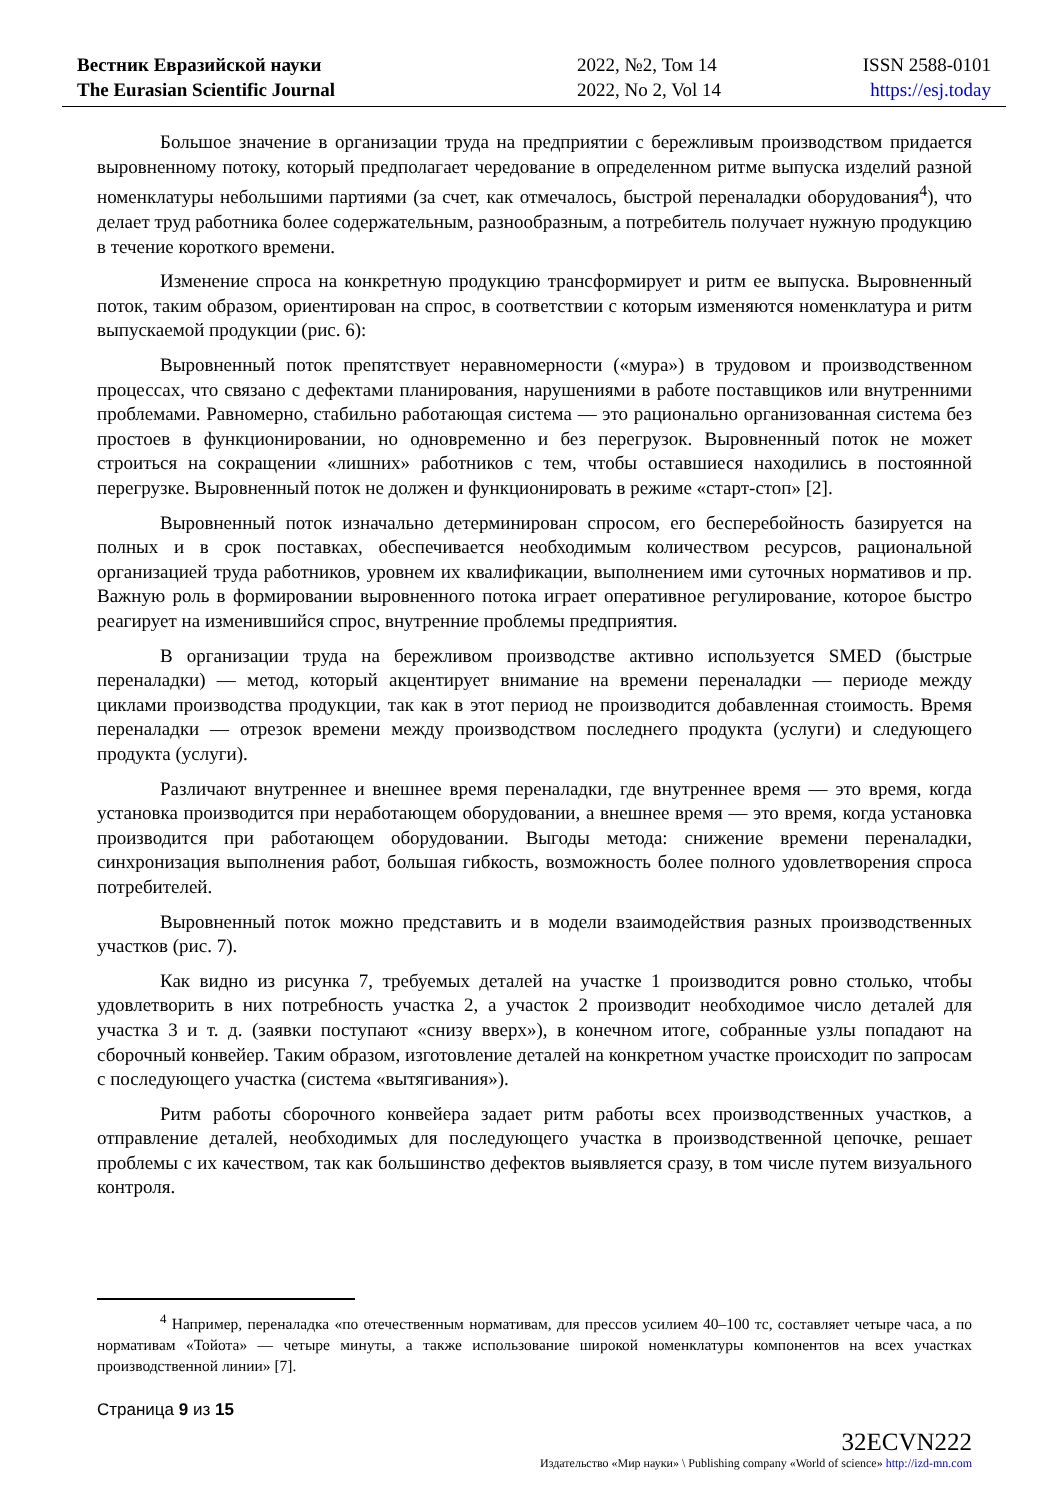Вестник Евразийской науки
The Eurasian Scientific Journal
2022, №2, Том 14
2022, No 2, Vol 14
ISSN 2588-0101
https://esj.today
Большое значение в организации труда на предприятии с бережливым производством придается выровненному потоку, который предполагает чередование в определенном ритме выпуска изделий разной номенклатуры небольшими партиями (за счет, как отмечалось, быстрой переналадки оборудования<sup>4</sup>), что делает труд работника более содержательным, разнообразным, а потребитель получает нужную продукцию в течение короткого времени.
Изменение спроса на конкретную продукцию трансформирует и ритм ее выпуска. Выровненный поток, таким образом, ориентирован на спрос, в соответствии с которым изменяются номенклатура и ритм выпускаемой продукции (рис. 6):
Выровненный поток препятствует неравномерности («мура») в трудовом и производственном процессах, что связано с дефектами планирования, нарушениями в работе поставщиков или внутренними проблемами. Равномерно, стабильно работающая система — это рационально организованная система без простоев в функционировании, но одновременно и без перегрузок. Выровненный поток не может строиться на сокращении «лишних» работников с тем, чтобы оставшиеся находились в постоянной перегрузке. Выровненный поток не должен и функционировать в режиме «старт-стоп» [2].
Выровненный поток изначально детерминирован спросом, его бесперебойность базируется на полных и в срок поставках, обеспечивается необходимым количеством ресурсов, рациональной организацией труда работников, уровнем их квалификации, выполнением ими суточных нормативов и пр. Важную роль в формировании выровненного потока играет оперативное регулирование, которое быстро реагирует на изменившийся спрос, внутренние проблемы предприятия.
В организации труда на бережливом производстве активно используется SMED (быстрые переналадки) — метод, который акцентирует внимание на времени переналадки — периоде между циклами производства продукции, так как в этот период не производится добавленная стоимость. Время переналадки — отрезок времени между производством последнего продукта (услуги) и следующего продукта (услуги).
Различают внутреннее и внешнее время переналадки, где внутреннее время — это время, когда установка производится при неработающем оборудовании, а внешнее время — это время, когда установка производится при работающем оборудовании. Выгоды метода: снижение времени переналадки, синхронизация выполнения работ, большая гибкость, возможность более полного удовлетворения спроса потребителей.
Выровненный поток можно представить и в модели взаимодействия разных производственных участков (рис. 7).
Как видно из рисунка 7, требуемых деталей на участке 1 производится ровно столько, чтобы удовлетворить в них потребность участка 2, а участок 2 производит необходимое число деталей для участка 3 и т. д. (заявки поступают «снизу вверх»), в конечном итоге, собранные узлы попадают на сборочный конвейер. Таким образом, изготовление деталей на конкретном участке происходит по запросам с последующего участка (система «вытягивания»).
Ритм работы сборочного конвейера задает ритм работы всех производственных участков, а отправление деталей, необходимых для последующего участка в производственной цепочке, решает проблемы с их качеством, так как большинство дефектов выявляется сразу, в том числе путем визуального контроля.
<sup>4</sup> Например, переналадка «по отечественным нормативам, для прессов усилием 40–100 тс, составляет четыре часа, а по нормативам «Тойота» — четыре минуты, а также использование широкой номенклатуры компонентов на всех участках производственной линии» [7].
Страница 9 из 15
32ECVN222
Издательство «Мир науки» \ Publishing company «World of science» http://izd-mn.com